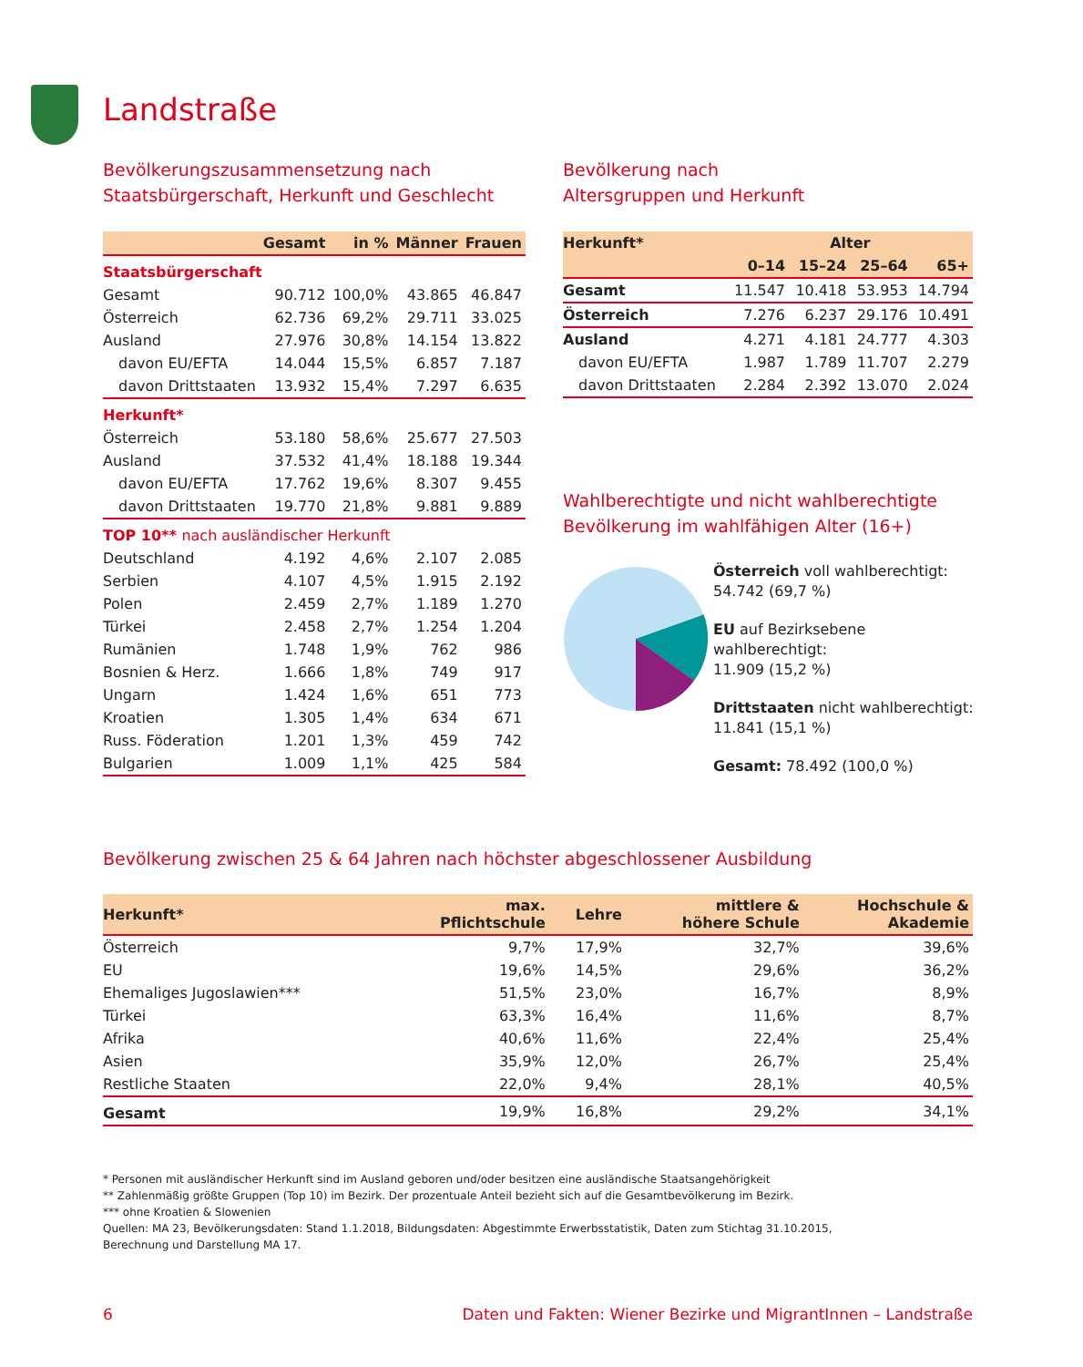Landstraße
Bevölkerungszusammensetzung nach
Staatsbürgerschaft, Herkunft und Geschlecht
| | Gesamt | in % | Männer | Frauen |
| --- | --- | --- | --- | --- |
| Staatsbürgerschaft | | | | |
| Gesamt | 90.712 | 100,0% | 43.865 | 46.847 |
| Österreich | 62.736 | 69,2% | 29.711 | 33.025 |
| Ausland | 27.976 | 30,8% | 14.154 | 13.822 |
| davon EU/EFTA | 14.044 | 15,5% | 6.857 | 7.187 |
| davon Drittstaaten | 13.932 | 15,4% | 7.297 | 6.635 |
| Herkunft* | | | | |
| Österreich | 53.180 | 58,6% | 25.677 | 27.503 |
| Ausland | 37.532 | 41,4% | 18.188 | 19.344 |
| davon EU/EFTA | 17.762 | 19,6% | 8.307 | 9.455 |
| davon Drittstaaten | 19.770 | 21,8% | 9.881 | 9.889 |
| TOP 10** nach ausländischer Herkunft | | | | |
| Deutschland | 4.192 | 4,6% | 2.107 | 2.085 |
| Serbien | 4.107 | 4,5% | 1.915 | 2.192 |
| Polen | 2.459 | 2,7% | 1.189 | 1.270 |
| Türkei | 2.458 | 2,7% | 1.254 | 1.204 |
| Rumänien | 1.748 | 1,9% | 762 | 986 |
| Bosnien & Herz. | 1.666 | 1,8% | 749 | 917 |
| Ungarn | 1.424 | 1,6% | 651 | 773 |
| Kroatien | 1.305 | 1,4% | 634 | 671 |
| Russ. Föderation | 1.201 | 1,3% | 459 | 742 |
| Bulgarien | 1.009 | 1,1% | 425 | 584 |
Bevölkerung nach
Altersgruppen und Herkunft
| Herkunft* | Alter | | | |
| --- | --- | --- | --- | --- |
| | 0–14 | 15–24 | 25–64 | 65+ |
| Gesamt | 11.547 | 10.418 | 53.953 | 14.794 |
| Österreich | 7.276 | 6.237 | 29.176 | 10.491 |
| Ausland | 4.271 | 4.181 | 24.777 | 4.303 |
| davon EU/EFTA | 1.987 | 1.789 | 11.707 | 2.279 |
| davon Drittstaaten | 2.284 | 2.392 | 13.070 | 2.024 |
Wahlberechtigte und nicht wahlberechtigte
Bevölkerung im wahlfähigen Alter (16+)
Österreich voll wahlberechtigt:
54.742 (69,7 %)
EU auf Bezirksebene wahlberechtigt:
11.909 (15,2 %)
Drittstaaten nicht wahlberechtigt:
11.841 (15,1 %)
Gesamt: 78.492 (100,0 %)
Bevölkerung zwischen 25 & 64 Jahren nach höchster abgeschlossener Ausbildung
| Herkunft* | max. Pflichtschule | Lehre | mittlere & höhere Schule | Hochschule & Akademie |
| --- | --- | --- | --- | --- |
| Österreich | 9,7% | 17,9% | 32,7% | 39,6% |
| EU | 19,6% | 14,5% | 29,6% | 36,2% |
| Ehemaliges Jugoslawien*** | 51,5% | 23,0% | 16,7% | 8,9% |
| Türkei | 63,3% | 16,4% | 11,6% | 8,7% |
| Afrika | 40,6% | 11,6% | 22,4% | 25,4% |
| Asien | 35,9% | 12,0% | 26,7% | 25,4% |
| Restliche Staaten | 22,0% | 9,4% | 28,1% | 40,5% |
| Gesamt | 19,9% | 16,8% | 29,2% | 34,1% |
* Personen mit ausländischer Herkunft sind im Ausland geboren und/oder besitzen eine ausländische Staatsangehörigkeit
** Zahlenmäßig größte Gruppen (Top 10) im Bezirk. Der prozentuale Anteil bezieht sich auf die Gesamtbevölkerung im Bezirk.
*** ohne Kroatien & Slowenien
Quellen: MA 23, Bevölkerungsdaten: Stand 1.1.2018, Bildungsdaten: Abgestimmte Erwerbsstatistik, Daten zum Stichtag 31.10.2015,
Berechnung und Darstellung MA 17.
6 Daten und Fakten: Wiener Bezirke und MigrantInnen – Landstraße